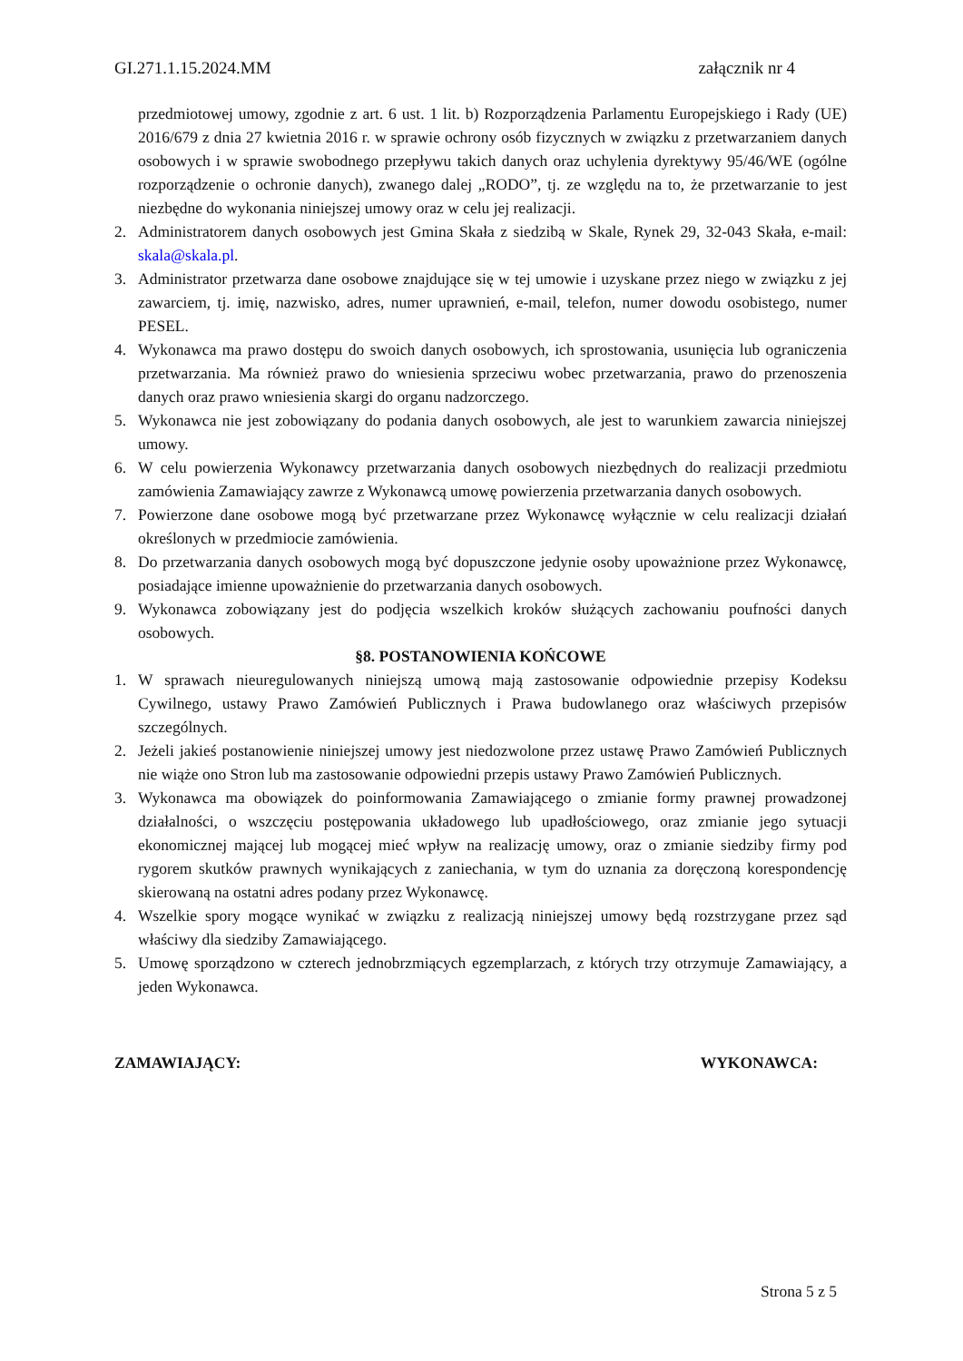GI.271.1.15.2024.MM załącznik nr 4
przedmiotowej umowy, zgodnie z art. 6 ust. 1 lit. b) Rozporządzenia Parlamentu Europejskiego i Rady (UE) 2016/679 z dnia 27 kwietnia 2016 r. w sprawie ochrony osób fizycznych w związku z przetwarzaniem danych osobowych i w sprawie swobodnego przepływu takich danych oraz uchylenia dyrektywy 95/46/WE (ogólne rozporządzenie o ochronie danych), zwanego dalej „RODO”, tj. ze względu na to, że przetwarzanie to jest niezbędne do wykonania niniejszej umowy oraz w celu jej realizacji.
2. Administratorem danych osobowych jest Gmina Skała z siedzibą w Skale, Rynek 29, 32-043 Skała, e-mail: skala@skala.pl.
3. Administrator przetwarza dane osobowe znajdujące się w tej umowie i uzyskane przez niego w związku z jej zawarciem, tj. imię, nazwisko, adres, numer uprawnień, e-mail, telefon, numer dowodu osobistego, numer PESEL.
4. Wykonawca ma prawo dostępu do swoich danych osobowych, ich sprostowania, usunięcia lub ograniczenia przetwarzania. Ma również prawo do wniesienia sprzeciwu wobec przetwarzania, prawo do przenoszenia danych oraz prawo wniesienia skargi do organu nadzorczego.
5. Wykonawca nie jest zobowiązany do podania danych osobowych, ale jest to warunkiem zawarcia niniejszej umowy.
6. W celu powierzenia Wykonawcy przetwarzania danych osobowych niezbędnych do realizacji przedmiotu zamówienia Zamawiający zawrze z Wykonawcą umowę powierzenia przetwarzania danych osobowych.
7. Powierzone dane osobowe mogą być przetwarzane przez Wykonawcę wyłącznie w celu realizacji działań określonych w przedmiocie zamówienia.
8. Do przetwarzania danych osobowych mogą być dopuszczone jedynie osoby upoważnione przez Wykonawcę, posiadające imienne upoważnienie do przetwarzania danych osobowych.
9. Wykonawca zobowiązany jest do podjęcia wszelkich kroków służących zachowaniu poufności danych osobowych.
§8. POSTANOWIENIA KOŃCOWE
1. W sprawach nieuregulowanych niniejszą umową mają zastosowanie odpowiednie przepisy Kodeksu Cywilnego, ustawy Prawo Zamówień Publicznych i Prawa budowlanego oraz właściwych przepisów szczególnych.
2. Jeżeli jakieś postanowienie niniejszej umowy jest niedozwolone przez ustawę Prawo Zamówień Publicznych nie wiąże ono Stron lub ma zastosowanie odpowiedni przepis ustawy Prawo Zamówień Publicznych.
3. Wykonawca ma obowiązek do poinformowania Zamawiającego o zmianie formy prawnej prowadzonej działalności, o wszczęciu postępowania układowego lub upadłościowego, oraz zmianie jego sytuacji ekonomicznej mającej lub mogącej mieć wpływ na realizację umowy, oraz o zmianie siedziby firmy pod rygorem skutków prawnych wynikających z zaniechania, w tym do uznania za doręczoną korespondencję skierowaną na ostatni adres podany przez Wykonawcę.
4. Wszelkie spory mogące wynikać w związku z realizacją niniejszej umowy będą rozstrzygane przez sąd właściwy dla siedziby Zamawiającego.
5. Umowę sporządzono w czterech jednobrzmiących egzemplarzach, z których trzy otrzymuje Zamawiający, a jeden Wykonawca.
ZAMAWIAJĄCY: WYKONAWCA:
Strona 5 z 5